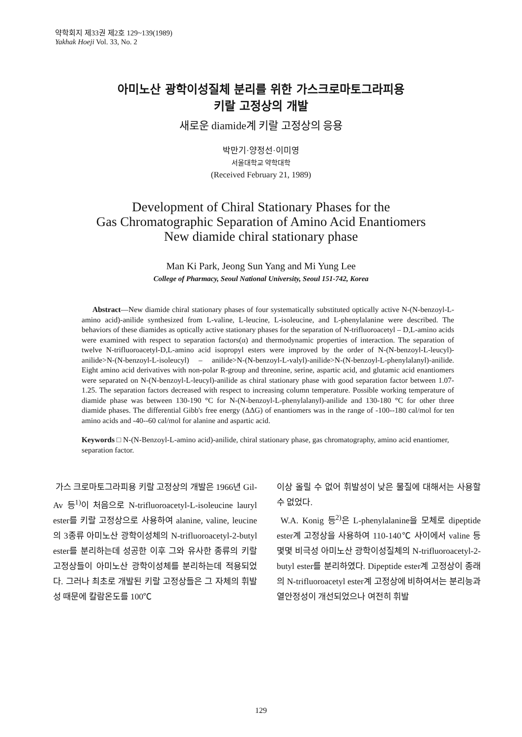약학회지 제33권 제2호 129~139(1989)
Yakhak Hoeji Vol. 33, No. 2
아미노산 광학이성질체 분리를 위한 가스크로마토그라피용
키랄 고정상의 개발
새로운 diamide계 키랄 고정상의 응용
박만기·양정선·이미영
서울대학교 약학대학
(Received February 21, 1989)
Development of Chiral Stationary Phases for the
Gas Chromatographic Separation of Amino Acid Enantiomers
New diamide chiral stationary phase
Man Ki Park, Jeong Sun Yang and Mi Yung Lee
College of Pharmacy, Seoul National University, Seoul 151-742, Korea
Abstract—New diamide chiral stationary phases of four systematically substituted optically active N-(N-benzoyl-L-amino acid)-anilide synthesized from L-valine, L-leucine, L-isoleucine, and L-phenylalanine were described. The behaviors of these diamides as optically active stationary phases for the separation of N-trifluoroacetyl – D,L-amino acids were examined with respect to separation factors(α) and thermodynamic properties of interaction. The separation of twelve N-trifluoroacetyl-D,L-amino acid isopropyl esters were improved by the order of N-(N-benzoyl-L-leucyl)-anilide>N-(N-benzoyl-L-isoleucyl) – anilide>N-(N-benzoyl-L-valyl)-anilide>N-(N-benzoyl-L-phenylalanyl)-anilide. Eight amino acid derivatives with non-polar R-group and threonine, serine, aspartic acid, and glutamic acid enantiomers were separated on N-(N-benzoyl-L-leucyl)-anilide as chiral stationary phase with good separation factor between 1.07-1.25. The separation factors decreased with respect to increasing column temperature. Possible working temperature of diamide phase was between 130-190 °C for N-(N-benzoyl-L-phenylalanyl)-anilide and 130-180 °C for other three diamide phases. The differential Gibb's free energy (ΔΔG) of enantiomers was in the range of -100--180 cal/mol for ten amino acids and -40--60 cal/mol for alanine and aspartic acid.
Keywords □ N-(N-Benzoyl-L-amino acid)-anilide, chiral stationary phase, gas chromatography, amino acid enantiomer, separation factor.
가스 크로마토그라피용 키랄 고정상의 개발은 1966년 Gil-Av 등<sup>1)</sup>이 처음으로 N-trifluoroacetyl-L-isoleucine lauryl ester를 키랄 고정상으로 사용하여 alanine, valine, leucine의 3종류 아미노산 광학이성체의 N-trifluoroacetyl-2-butyl ester를 분리하는데 성공한 이후 그와 유사한 종류의 키랄 고정상들이 아미노산 광학이성체를 분리하는데 적용되었다. 그러나 최초로 개발된 키랄 고정상들은 그 자체의 휘발성 때문에 칼람온도를 100℃
이상 올릴 수 없어 휘발성이 낮은 물질에 대해서는 사용할 수 없었다.
W.A. Konig 등<sup>2)</sup>은 L-phenylalanine을 모체로 dipeptide ester계 고정상을 사용하여 110-140℃ 사이에서 valine 등 몇몇 비극성 아미노산 광학이성질체의 N-trifluoroacetyl-2-butyl ester를 분리하였다. Dipeptide ester계 고정상이 종래의 N-trifluoroacetyl ester계 고정상에 비하여서는 분리능과 열안정성이 개선되었으나 여전히 휘발
129